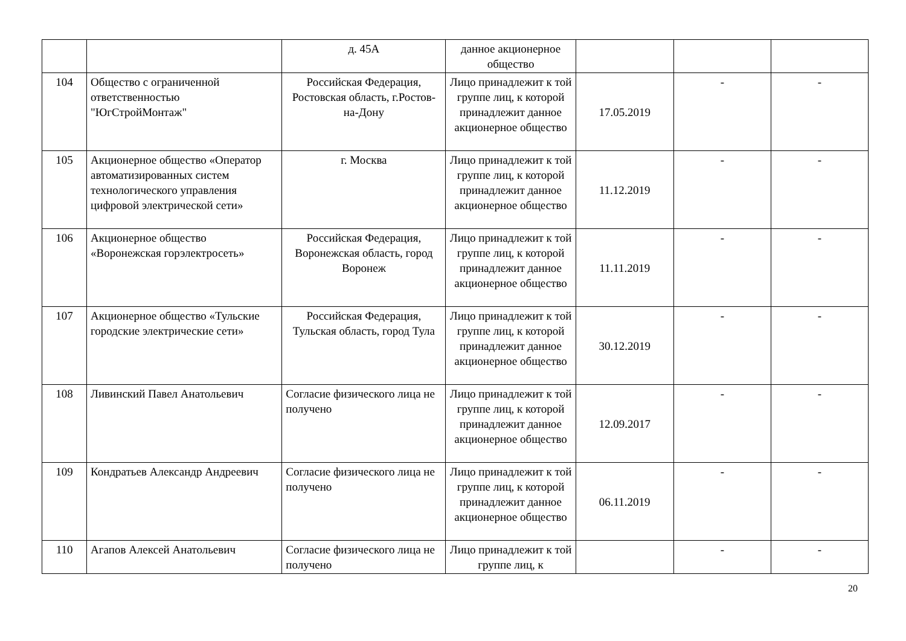| | | д. 45А | данное акционерное общество | | | |
| 104 | Общество с ограниченной ответственностью "ЮгСтройМонтаж" | Российская Федерация, Ростовская область, г.Ростов-на-Дону | Лицо принадлежит к той группе лиц, к которой принадлежит данное акционерное общество | 17.05.2019 | - | - |
| 105 | Акционерное общество «Оператор автоматизированных систем технологического управления цифровой электрической сети» | г. Москва | Лицо принадлежит к той группе лиц, к которой принадлежит данное акционерное общество | 11.12.2019 | - | - |
| 106 | Акционерное общество «Воронежская горэлектросеть» | Российская Федерация, Воронежская область, город Воронеж | Лицо принадлежит к той группе лиц, к которой принадлежит данное акционерное общество | 11.11.2019 | - | - |
| 107 | Акционерное общество «Тульские городские электрические сети» | Российская Федерация, Тульская область, город Тула | Лицо принадлежит к той группе лиц, к которой принадлежит данное акционерное общество | 30.12.2019 | - | - |
| 108 | Ливинский Павел Анатольевич | Согласие физического лица не получено | Лицо принадлежит к той группе лиц, к которой принадлежит данное акционерное общество | 12.09.2017 | - | - |
| 109 | Кондратьев Александр Андреевич | Согласие физического лица не получено | Лицо принадлежит к той группе лиц, к которой принадлежит данное акционерное общество | 06.11.2019 | - | - |
| 110 | Агапов Алексей Анатольевич | Согласие физического лица не получено | Лицо принадлежит к той группе лиц, к | | - | - |
20